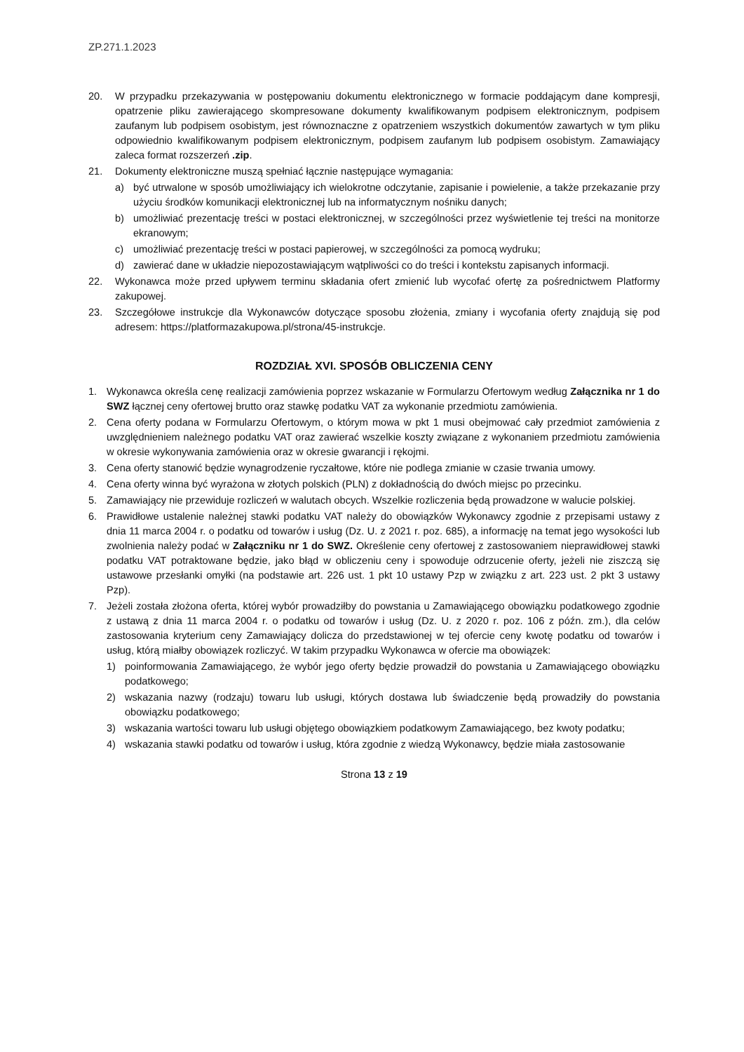ZP.271.1.2023
20. W przypadku przekazywania w postępowaniu dokumentu elektronicznego w formacie poddającym dane kompresji, opatrzenie pliku zawierającego skompresowane dokumenty kwalifikowanym podpisem elektronicznym, podpisem zaufanym lub podpisem osobistym, jest równoznaczne z opatrzeniem wszystkich dokumentów zawartych w tym pliku odpowiednio kwalifikowanym podpisem elektronicznym, podpisem zaufanym lub podpisem osobistym. Zamawiający zaleca format rozszerzeń .zip.
21. Dokumenty elektroniczne muszą spełniać łącznie następujące wymagania:
a) być utrwalone w sposób umożliwiający ich wielokrotne odczytanie, zapisanie i powielenie, a także przekazanie przy użyciu środków komunikacji elektronicznej lub na informatycznym nośniku danych;
b) umożliwiać prezentację treści w postaci elektronicznej, w szczególności przez wyświetlenie tej treści na monitorze ekranowym;
c) umożliwiać prezentację treści w postaci papierowej, w szczególności za pomocą wydruku;
d) zawierać dane w układzie niepozostawiającym wątpliwości co do treści i kontekstu zapisanych informacji.
22. Wykonawca może przed upływem terminu składania ofert zmienić lub wycofać ofertę za pośrednictwem Platformy zakupowej.
23. Szczegółowe instrukcje dla Wykonawców dotyczące sposobu złożenia, zmiany i wycofania oferty znajdują się pod adresem: https://platformazakupowa.pl/strona/45-instrukcje.
ROZDZIAŁ XVI. SPOSÓB OBLICZENIA CENY
1. Wykonawca określa cenę realizacji zamówienia poprzez wskazanie w Formularzu Ofertowym według Załącznika nr 1 do SWZ łącznej ceny ofertowej brutto oraz stawkę podatku VAT za wykonanie przedmiotu zamówienia.
2. Cena oferty podana w Formularzu Ofertowym, o którym mowa w pkt 1 musi obejmować cały przedmiot zamówienia z uwzględnieniem należnego podatku VAT oraz zawierać wszelkie koszty związane z wykonaniem przedmiotu zamówienia w okresie wykonywania zamówienia oraz w okresie gwarancji i rękojmi.
3. Cena oferty stanowić będzie wynagrodzenie ryczałtowe, które nie podlega zmianie w czasie trwania umowy.
4. Cena oferty winna być wyrażona w złotych polskich (PLN) z dokładnością do dwóch miejsc po przecinku.
5. Zamawiający nie przewiduje rozliczeń w walutach obcych. Wszelkie rozliczenia będą prowadzone w walucie polskiej.
6. Prawidłowe ustalenie należnej stawki podatku VAT należy do obowiązków Wykonawcy zgodnie z przepisami ustawy z dnia 11 marca 2004 r. o podatku od towarów i usług (Dz. U. z 2021 r. poz. 685), a informację na temat jego wysokości lub zwolnienia należy podać w Załączniku nr 1 do SWZ. Określenie ceny ofertowej z zastosowaniem nieprawidłowej stawki podatku VAT potraktowane będzie, jako błąd w obliczeniu ceny i spowoduje odrzucenie oferty, jeżeli nie ziszczą się ustawowe przesłanki omyłki (na podstawie art. 226 ust. 1 pkt 10 ustawy Pzp w związku z art. 223 ust. 2 pkt 3 ustawy Pzp).
7. Jeżeli została złożona oferta, której wybór prowadziłby do powstania u Zamawiającego obowiązku podatkowego zgodnie z ustawą z dnia 11 marca 2004 r. o podatku od towarów i usług (Dz. U. z 2020 r. poz. 106 z późn. zm.), dla celów zastosowania kryterium ceny Zamawiający dolicza do przedstawionej w tej ofercie ceny kwotę podatku od towarów i usług, którą miałby obowiązek rozliczyć. W takim przypadku Wykonawca w ofercie ma obowiązek:
1) poinformowania Zamawiającego, że wybór jego oferty będzie prowadził do powstania u Zamawiającego obowiązku podatkowego;
2) wskazania nazwy (rodzaju) towaru lub usługi, których dostawa lub świadczenie będą prowadziły do powstania obowiązku podatkowego;
3) wskazania wartości towaru lub usługi objętego obowiązkiem podatkowym Zamawiającego, bez kwoty podatku;
4) wskazania stawki podatku od towarów i usług, która zgodnie z wiedzą Wykonawcy, będzie miała zastosowanie
Strona 13 z 19